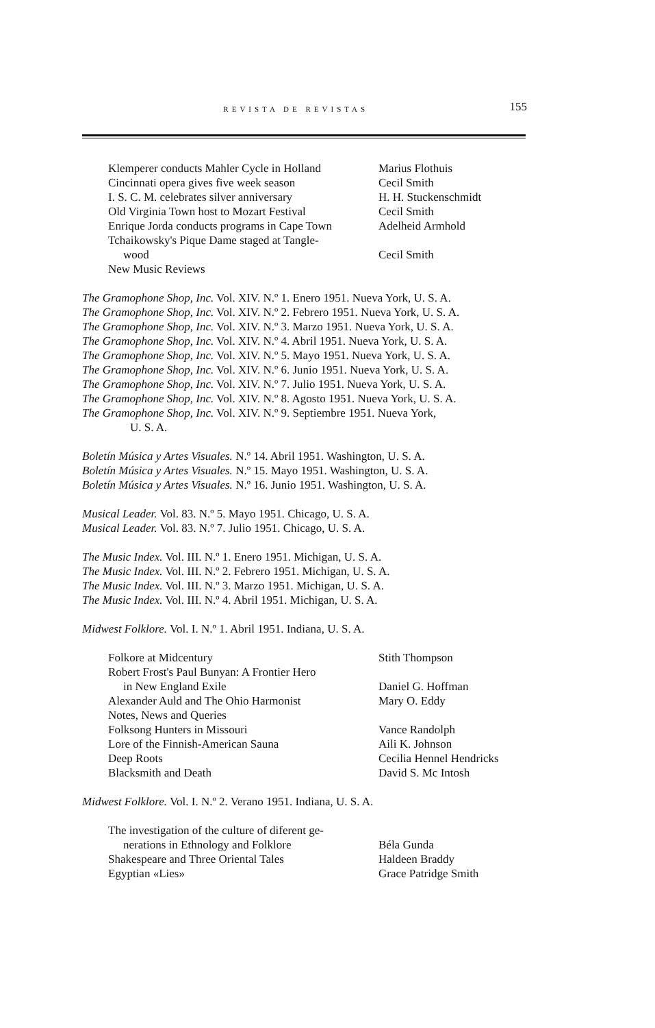REVISTA DE REVISTAS 155
Klemperer conducts Mahler Cycle in Holland
Marius Flothuis
Cincinnati opera gives five week season
Cecil Smith
I. S. C. M. celebrates silver anniversary
H. H. Stuckenschmidt
Old Virginia Town host to Mozart Festival
Cecil Smith
Enrique Jorda conducts programs in Cape Town
Adelheid Armhold
Tchaikowsky's Pique Dame staged at Tangle-
wood
Cecil Smith
New Music Reviews
The Gramophone Shop, Inc. Vol. XIV. N.º 1. Enero 1951. Nueva York, U. S. A.
The Gramophone Shop, Inc. Vol. XIV. N.º 2. Febrero 1951. Nueva York, U. S. A.
The Gramophone Shop, Inc. Vol. XIV. N.º 3. Marzo 1951. Nueva York, U. S. A.
The Gramophone Shop, Inc. Vol. XIV. N.º 4. Abril 1951. Nueva York, U. S. A.
The Gramophone Shop, Inc. Vol. XIV. N.º 5. Mayo 1951. Nueva York, U. S. A.
The Gramophone Shop, Inc. Vol. XIV. N.º 6. Junio 1951. Nueva York, U. S. A.
The Gramophone Shop, Inc. Vol. XIV. N.º 7. Julio 1951. Nueva York, U. S. A.
The Gramophone Shop, Inc. Vol. XIV. N.º 8. Agosto 1951. Nueva York, U. S. A.
The Gramophone Shop, Inc. Vol. XIV. N.º 9. Septiembre 1951. Nueva York,
U. S. A.
Boletín Música y Artes Visuales. N.º 14. Abril 1951. Washington, U. S. A.
Boletín Música y Artes Visuales. N.º 15. Mayo 1951. Washington, U. S. A.
Boletín Música y Artes Visuales. N.º 16. Junio 1951. Washington, U. S. A.
Musical Leader. Vol. 83. N.º 5. Mayo 1951. Chicago, U. S. A.
Musical Leader. Vol. 83. N.º 7. Julio 1951. Chicago, U. S. A.
The Music Index. Vol. III. N.º 1. Enero 1951. Michigan, U. S. A.
The Music Index. Vol. III. N.º 2. Febrero 1951. Michigan, U. S. A.
The Music Index. Vol. III. N.º 3. Marzo 1951. Michigan, U. S. A.
The Music Index. Vol. III. N.º 4. Abril 1951. Michigan, U. S. A.
Midwest Folklore. Vol. I. N.º 1. Abril 1951. Indiana, U. S. A.
Folkore at Midcentury Stith Thompson
Robert Frost's Paul Bunyan: A Frontier Hero
in New England Exile
Daniel G. Hoffman
Alexander Auld and The Ohio Harmonist Mary O. Eddy
Notes, News and Queries
Folksong Hunters in Missouri Vance Randolph
Lore of the Finnish-American Sauna Aili K. Johnson
Deep Roots Cecilia Hennel Hendricks
Blacksmith and Death David S. Mc Intosh
Midwest Folklore. Vol. I. N.º 2. Verano 1951. Indiana, U. S. A.
The investigation of the culture of diferent ge-
nerations in Ethnology and Folklore
Béla Gunda
Shakespeare and Three Oriental Tales Haldeen Braddy
Egyptian «Lies» Grace Patridge Smith